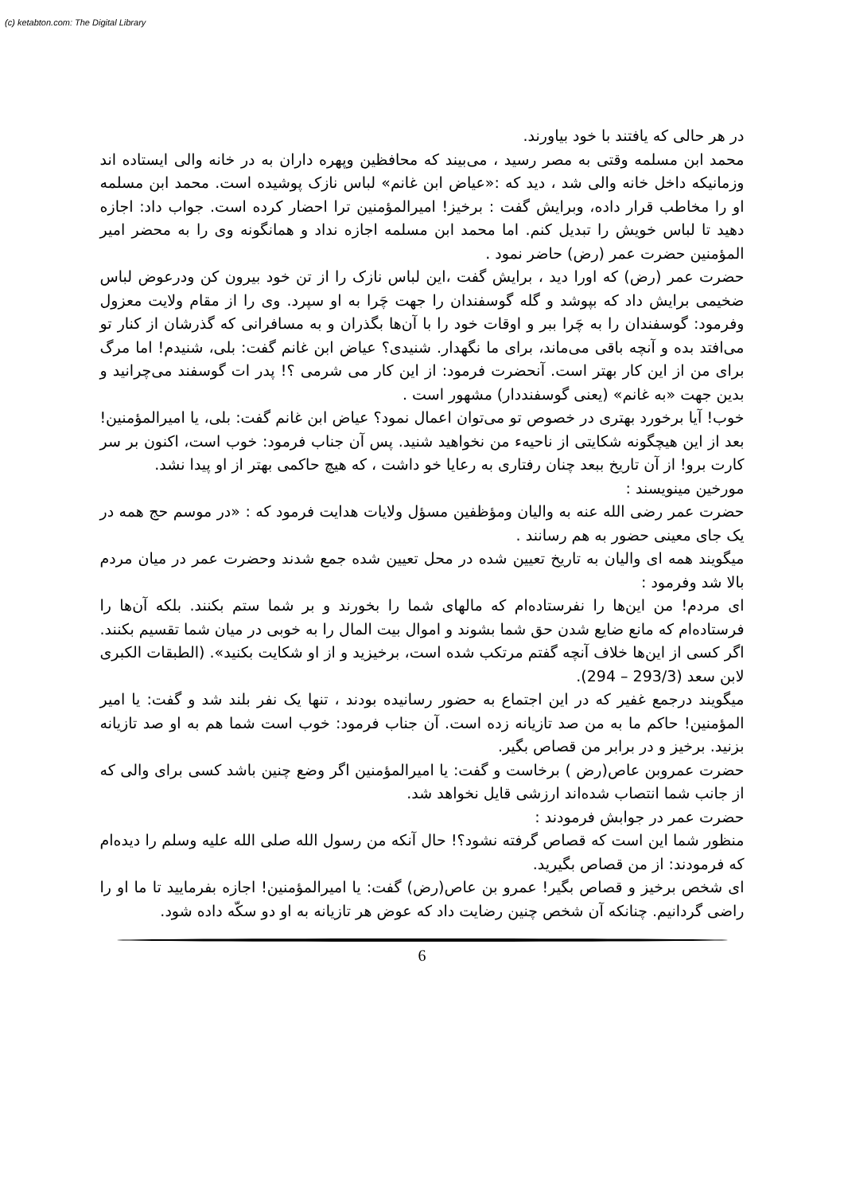(c) ketabton.com: The Digital Library
در هر حالی که یافتند با خود بیاورند.
محمد ابن مسلمه وقتی به مصر رسید ، می‌بیند که محافظین وپهره داران به در خانه والی ایستاده اند وزمانیکه داخل خانه والی شد ، دید که :«عیاض ابن غانم» لباس نازک پوشیده است. محمد ابن مسلمه او را مخاطب قرار داده، وبرایش گفت : برخیز! امیرالمؤمنین ترا احضار کرده است. جواب داد: اجازه دهید تا لباس خویش را تبدیل کنم. اما محمد ابن مسلمه اجازه نداد و همانگونه وی را به محضر امیر المؤمنین حضرت عمر (رض) حاضر نمود .
حضرت عمر (رض) که اورا دید ، برایش گفت ،این لباس نازک را از تن خود بیرون کن ودرعوض لباس ضخیمی برایش داد که بپوشد و گله گوسفندان را جهت چَرا به او سپرد. وی را از مقام ولایت معزول وفرمود: گوسفندان را به چَرا ببر و اوقات خود را با آن‌ها بگذران و به مسافرانی که گذرشان از کنار تو می‌افتد بده و آنچه باقی می‌ماند، برای ما نگهدار. شنیدی؟ عیاض ابن غانم گفت: بلی، شنیدم! اما مرگ برای من از این کار بهتر است. آنحضرت فرمود: از این کار می شرمی ؟! پدر ات گوسفند می‌چرانید و بدین جهت «به غانم» (یعنی گوسفنددار) مشهور است .
خوب! آیا برخورد بهتری در خصوص تو می‌توان اعمال نمود؟ عیاض ابن غانم گفت: بلی، یا امیرالمؤمنین! بعد از این هیچگونه شکایتی از ناحیهء من نخواهید شنید. پس آن جناب فرمود: خوب است، اکنون بر سر کارت برو! از آن تاریخ ببعد چنان رفتاری به رعایا خو داشت ، که هیچ حاکمی بهتر از او پیدا نشد.
مورخین مینویسند :
حضرت عمر رضی الله عنه به والیان ومؤظفین مسؤل ولایات هدایت فرمود که : «در موسم حج همه در یک جای معینی حضور به هم رسانند .
میگویند همه ای والیان به تاریخ تعیین شده در محل تعیین شده جمع شدند وحضرت عمر در میان مردم بالا شد وفرمود :
ای مردم! من این‌ها را نفرستاده‌ام که مالهای شما را بخورند و بر شما ستم بکنند. بلکه آن‌ها را فرستاده‌ام که مانع ضایع شدن حق شما بشوند و اموال بیت المال را به خوبی در میان شما تقسیم بکنند. اگر کسی از این‌ها خلاف آنچه گفتم مرتکب شده است، برخیزید و از او شکایت بکنید». (الطبقات الکبری لابن سعد (293/3 – 294).
میگویند درجمع غفیر که در این اجتماع به حضور رسانیده بودند ، تنها یک نفر بلند شد و گفت: یا امیر المؤمنین! حاکم ما به من صد تازیانه زده است. آن جناب فرمود: خوب است شما هم به او صد تازیانه بزنید. برخیز و در برابر من قصاص بگیر.
حضرت عمروبن عاص(رض ) برخاست و گفت: یا امیرالمؤمنین اگر وضع چنین باشد کسی برای والی که از جانب شما انتصاب شده‌اند ارزشی قایل نخواهد شد.
حضرت عمر در جوابش فرمودند :
منظور شما این است که قصاص گرفته نشود؟! حال آنکه من رسول الله صلی الله علیه وسلم را دیده‌ام که فرمودند: از من قصاص بگیرید.
ای شخص برخیز و قصاص بگیر! عمرو بن عاص(رض) گفت: یا امیرالمؤمنین! اجازه بفرمایید تا ما او را راضی گردانیم. چنانکه آن شخص چنین رضایت داد که عوض هر تازیانه به او دو سکّه داده شود.
6